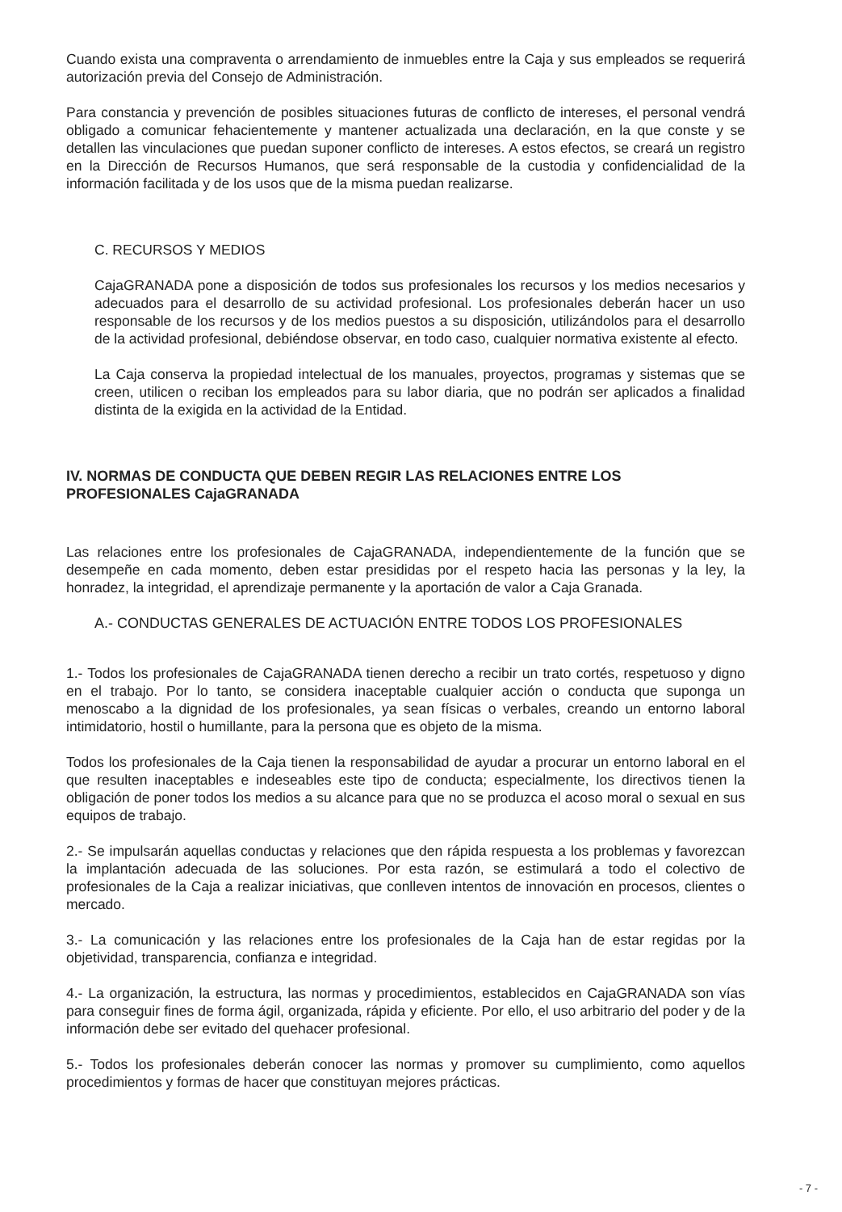Cuando exista una compraventa o arrendamiento de inmuebles entre la Caja y sus empleados se requerirá autorización previa del Consejo de Administración.
Para constancia y prevención de posibles situaciones futuras de conflicto de intereses, el personal vendrá obligado a comunicar fehacientemente y mantener actualizada una declaración, en la que conste y se detallen las vinculaciones que puedan suponer conflicto de intereses. A estos efectos, se creará un registro en la Dirección de Recursos Humanos, que será responsable de la custodia y confidencialidad de la información facilitada y de los usos que de la misma puedan realizarse.
C. RECURSOS Y MEDIOS
CajaGRANADA pone a disposición de todos sus profesionales los recursos y los medios necesarios y adecuados para el desarrollo de su actividad profesional. Los profesionales deberán hacer un uso responsable de los recursos y de los medios puestos a su disposición, utilizándolos para el desarrollo de la actividad profesional, debiéndose observar, en todo caso, cualquier normativa existente al efecto.
La Caja conserva la propiedad intelectual de los manuales, proyectos, programas y sistemas que se creen, utilicen o reciban los empleados para su labor diaria, que no podrán ser aplicados a finalidad distinta de la exigida en la actividad de la Entidad.
IV. NORMAS DE CONDUCTA QUE DEBEN REGIR LAS RELACIONES ENTRE LOS PROFESIONALES CajaGRANADA
Las relaciones entre los profesionales de CajaGRANADA, independientemente de la función que se desempeñe en cada momento, deben estar presididas por el respeto hacia las personas y la ley, la honradez, la integridad, el aprendizaje permanente y la aportación de valor a Caja Granada.
A.- CONDUCTAS GENERALES DE ACTUACIÓN ENTRE TODOS LOS PROFESIONALES
1.- Todos los profesionales de CajaGRANADA tienen derecho a recibir un trato cortés, respetuoso y digno en el trabajo. Por lo tanto, se considera inaceptable cualquier acción o conducta que suponga un menoscabo a la dignidad de los profesionales, ya sean físicas o verbales, creando un entorno laboral intimidatorio, hostil o humillante, para la persona que es objeto de la misma.
Todos los profesionales de la Caja tienen la responsabilidad de ayudar a procurar un entorno laboral en el que resulten inaceptables e indeseables este tipo de conducta; especialmente, los directivos tienen la obligación de poner todos los medios a su alcance para que no se produzca el acoso moral o sexual en sus equipos de trabajo.
2.- Se impulsarán aquellas conductas y relaciones que den rápida respuesta a los problemas y favorezcan la implantación adecuada de las soluciones. Por esta razón, se estimulará a todo el colectivo de profesionales de la Caja a realizar iniciativas, que conlleven intentos de innovación en procesos, clientes o mercado.
3.- La comunicación y las relaciones entre los profesionales de la Caja han de estar regidas por la objetividad, transparencia, confianza e integridad.
4.- La organización, la estructura, las normas y procedimientos, establecidos en CajaGRANADA son vías para conseguir fines de forma ágil, organizada, rápida y eficiente. Por ello, el uso arbitrario del poder y de la información debe ser evitado del quehacer profesional.
5.- Todos los profesionales deberán conocer las normas y promover su cumplimiento, como aquellos procedimientos y formas de hacer que constituyan mejores prácticas.
- 7 -